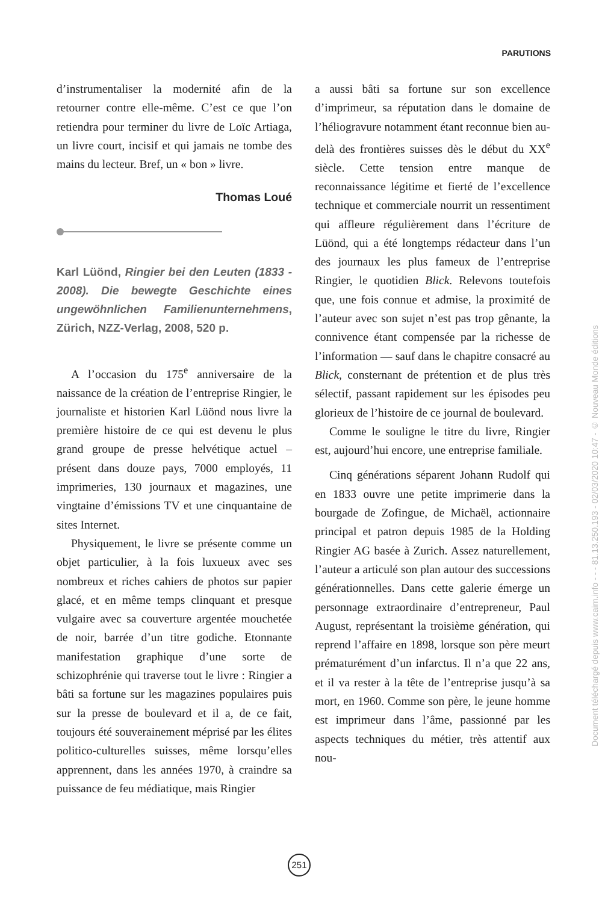PARUTIONS
d’instrumentaliser la modernité afin de la retourner contre elle-même. C’est ce que l’on retiendra pour terminer du livre de Loïc Artiaga, un livre court, incisif et qui jamais ne tombe des mains du lecteur. Bref, un « bon » livre.
Thomas Loué
Karl Lüönd, Ringier bei den Leuten (1833 - 2008). Die bewegte Geschichte eines ungewöhnlichen Familienunternehmens, Zürich, NZZ-Verlag, 2008, 520 p.
A l’occasion du 175<sup>e</sup> anniversaire de la naissance de la création de l’entreprise Ringier, le journaliste et historien Karl Lüönd nous livre la première histoire de ce qui est devenu le plus grand groupe de presse helvétique actuel – présent dans douze pays, 7000 employés, 11 imprimeries, 130 journaux et magazines, une vingtaine d’émissions TV et une cinquantaine de sites Internet.
Physiquement, le livre se présente comme un objet particulier, à la fois luxueux avec ses nombreux et riches cahiers de photos sur papier glacé, et en même temps clinquant et presque vulgaire avec sa couverture argentée mouchetée de noir, barrée d’un titre godiche. Etonnante manifestation graphique d’une sorte de schizophrénie qui traverse tout le livre : Ringier a bâti sa fortune sur les magazines populaires puis sur la presse de boulevard et il a, de ce fait, toujours été souverainement méprisé par les élites politico-culturelles suisses, même lorsqu’elles apprennent, dans les années 1970, à craindre sa puissance de feu médiatique, mais Ringier
a aussi bâti sa fortune sur son excellence d’imprimeur, sa réputation dans le domaine de l’héliogravure notamment étant reconnue bien au-delà des frontières suisses dès le début du XX<sup>e</sup> siècle. Cette tension entre manque de reconnaissance légitime et fierté de l’excellence technique et commerciale nourrit un ressentiment qui affleure régulièrement dans l’écriture de Lüönd, qui a été longtemps rédacteur dans l’un des journaux les plus fameux de l’entreprise Ringier, le quotidien Blick. Relevons toutefois que, une fois connue et admise, la proximité de l’auteur avec son sujet n’est pas trop gênante, la connivence étant compensée par la richesse de l’information — sauf dans le chapitre consacré au Blick, consternant de prétention et de plus très sélectif, passant rapidement sur les épisodes peu glorieux de l’histoire de ce journal de boulevard.
Comme le souligne le titre du livre, Ringier est, aujourd’hui encore, une entreprise familiale.
Cinq générations séparent Johann Rudolf qui en 1833 ouvre une petite imprimerie dans la bourgade de Zofingue, de Michaël, actionnaire principal et patron depuis 1985 de la Holding Ringier AG basée à Zurich. Assez naturellement, l’auteur a articulé son plan autour des successions générationnelles. Dans cette galerie émerge un personnage extraordinaire d’entrepreneur, Paul August, représentant la troisième génération, qui reprend l’affaire en 1898, lorsque son père meurt prématurément d’un infarctus. Il n’a que 22 ans, et il va rester à la tête de l’entreprise jusqu’à sa mort, en 1960. Comme son père, le jeune homme est imprimeur dans l’âme, passionné par les aspects techniques du métier, très attentif aux nou-
251
Document téléchargé depuis www.cairn.info - - - 81.13.250.193 - 02/03/2020 10:47 - © Nouveau Monde éditions